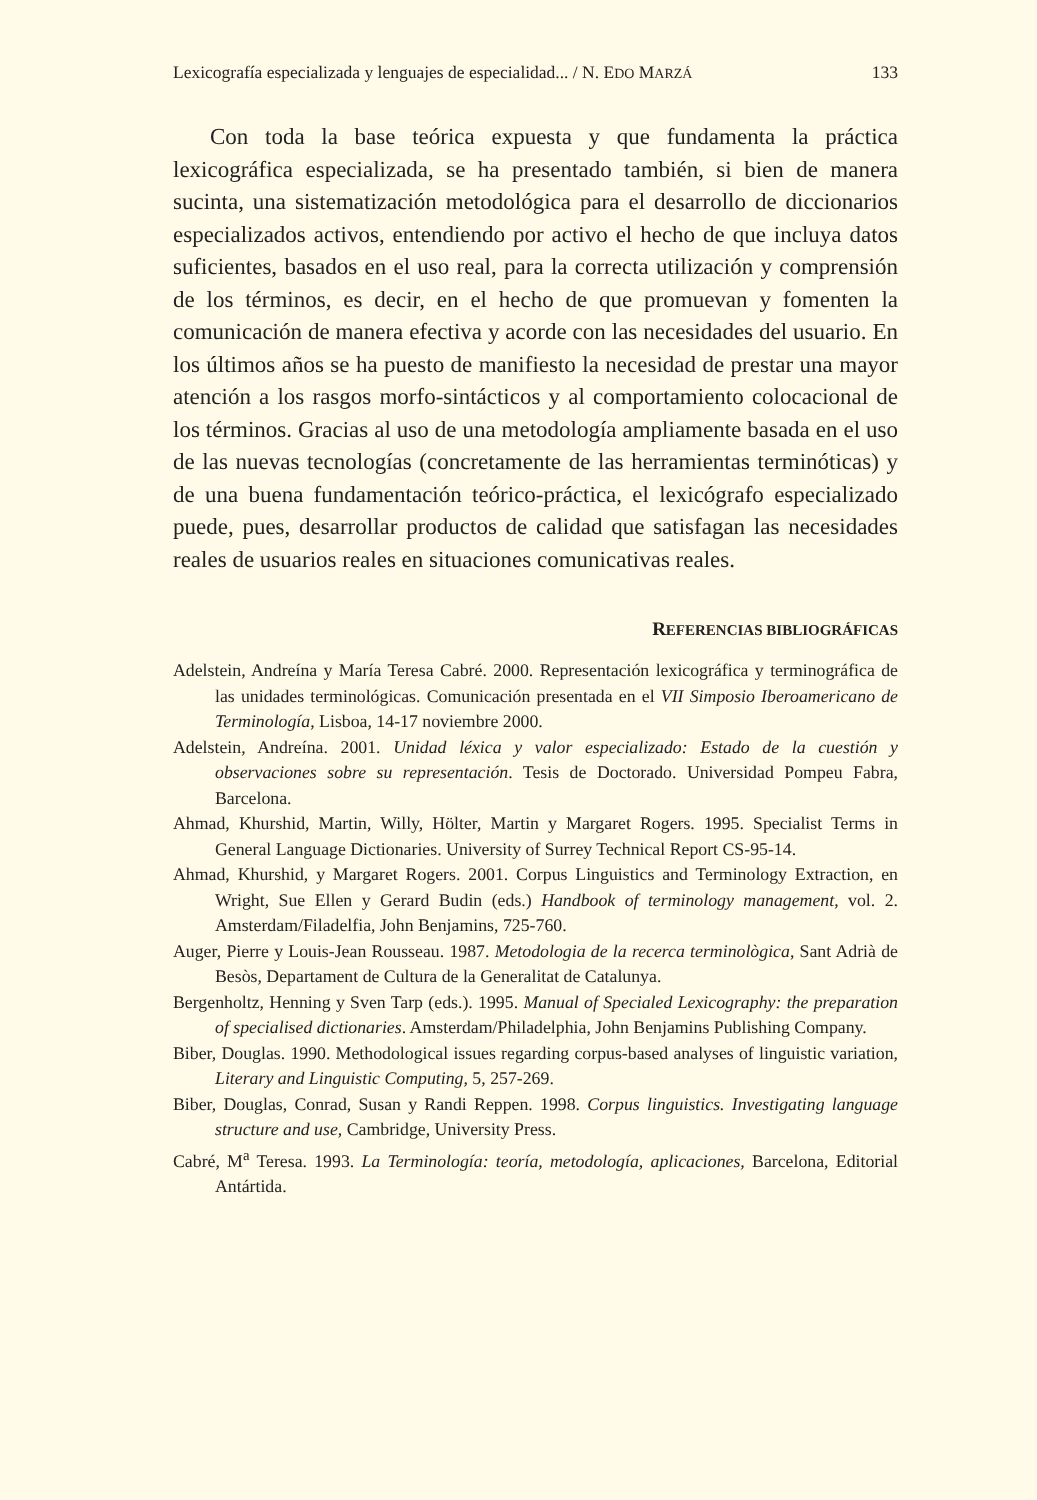Lexicografía especializada y lenguajes de especialidad... / N. EDO MARZÁ 133
Con toda la base teórica expuesta y que fundamenta la práctica lexicográfica especializada, se ha presentado también, si bien de manera sucinta, una sistematización metodológica para el desarrollo de diccionarios especializados activos, entendiendo por activo el hecho de que incluya datos suficientes, basados en el uso real, para la correcta utilización y comprensión de los términos, es decir, en el hecho de que promuevan y fomenten la comunicación de manera efectiva y acorde con las necesidades del usuario. En los últimos años se ha puesto de manifiesto la necesidad de prestar una mayor atención a los rasgos morfo-sintácticos y al comportamiento colocacional de los términos. Gracias al uso de una metodología ampliamente basada en el uso de las nuevas tecnologías (concretamente de las herramientas terminóticas) y de una buena fundamentación teórico-práctica, el lexicógrafo especializado puede, pues, desarrollar productos de calidad que satisfagan las necesidades reales de usuarios reales en situaciones comunicativas reales.
REFERENCIAS BIBLIOGRÁFICAS
Adelstein, Andreína y María Teresa Cabré. 2000. Representación lexicográfica y terminográfica de las unidades terminológicas. Comunicación presentada en el VII Simposio Iberoamericano de Terminología, Lisboa, 14-17 noviembre 2000.
Adelstein, Andreína. 2001. Unidad léxica y valor especializado: Estado de la cuestión y observaciones sobre su representación. Tesis de Doctorado. Universidad Pompeu Fabra, Barcelona.
Ahmad, Khurshid, Martin, Willy, Hölter, Martin y Margaret Rogers. 1995. Specialist Terms in General Language Dictionaries. University of Surrey Technical Report CS-95-14.
Ahmad, Khurshid, y Margaret Rogers. 2001. Corpus Linguistics and Terminology Extraction, en Wright, Sue Ellen y Gerard Budin (eds.) Handbook of terminology management, vol. 2. Amsterdam/Filadelfia, John Benjamins, 725-760.
Auger, Pierre y Louis-Jean Rousseau. 1987. Metodologia de la recerca terminològica, Sant Adrià de Besòs, Departament de Cultura de la Generalitat de Catalunya.
Bergenholtz, Henning y Sven Tarp (eds.). 1995. Manual of Specialed Lexicography: the preparation of specialised dictionaries. Amsterdam/Philadelphia, John Benjamins Publishing Company.
Biber, Douglas. 1990. Methodological issues regarding corpus-based analyses of linguistic variation, Literary and Linguistic Computing, 5, 257-269.
Biber, Douglas, Conrad, Susan y Randi Reppen. 1998. Corpus linguistics. Investigating language structure and use, Cambridge, University Press.
Cabré, M<sup>a</sup> Teresa. 1993. La Terminología: teoría, metodología, aplicaciones, Barcelona, Editorial Antártida.